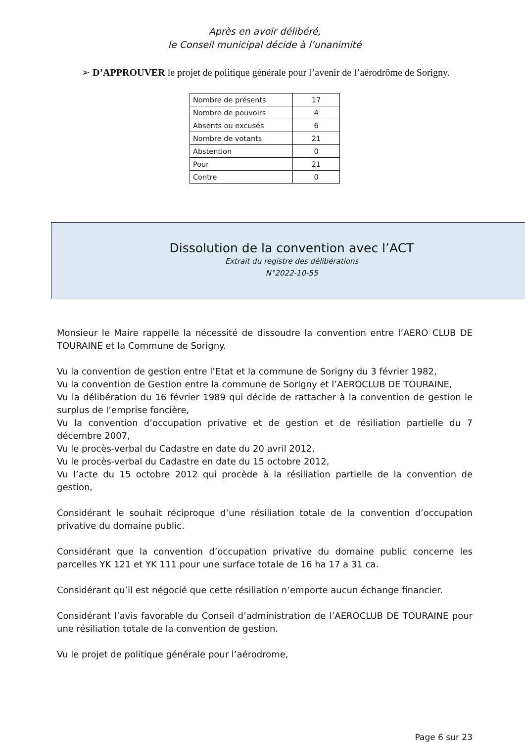Après en avoir délibéré,
le Conseil municipal décide à l’unanimité
➢ D’APPROUVER le projet de politique générale pour l’avenir de l’aérodrôme de Sorigny.
| Nombre de présents | 17 |
| Nombre de pouvoirs | 4 |
| Absents ou excusés | 6 |
| Nombre de votants | 21 |
| Abstention | 0 |
| Pour | 21 |
| Contre | 0 |
Dissolution de la convention avec l’ACT
Extrait du registre des délibérations
N°2022-10-55
Monsieur le Maire rappelle la nécessité de dissoudre la convention entre l’AERO CLUB DE TOURAINE et la Commune de Sorigny.
Vu la convention de gestion entre l’Etat et la commune de Sorigny du 3 février 1982,
Vu la convention de Gestion entre la commune de Sorigny et l’AEROCLUB DE TOURAINE,
Vu la délibération du 16 février 1989 qui décide de rattacher à la convention de gestion le surplus de l’emprise foncière,
Vu la convention d’occupation privative et de gestion et de résiliation partielle du 7 décembre 2007,
Vu le procès-verbal du Cadastre en date du 20 avril 2012,
Vu le procès-verbal du Cadastre en date du 15 octobre 2012,
Vu l’acte du 15 octobre 2012 qui procède à la résiliation partielle de la convention de gestion,
Considérant le souhait réciproque d’une résiliation totale de la convention d’occupation privative du domaine public.
Considérant que la convention d’occupation privative du domaine public concerne les parcelles YK 121 et YK 111 pour une surface totale de 16 ha 17 a 31 ca.
Considérant qu’il est négocié que cette résiliation n’emporte aucun échange financier.
Considérant l’avis favorable du Conseil d’administration de l’AEROCLUB DE TOURAINE pour une résiliation totale de la convention de gestion.
Vu le projet de politique générale pour l’aérodrome,
Page 6 sur 23